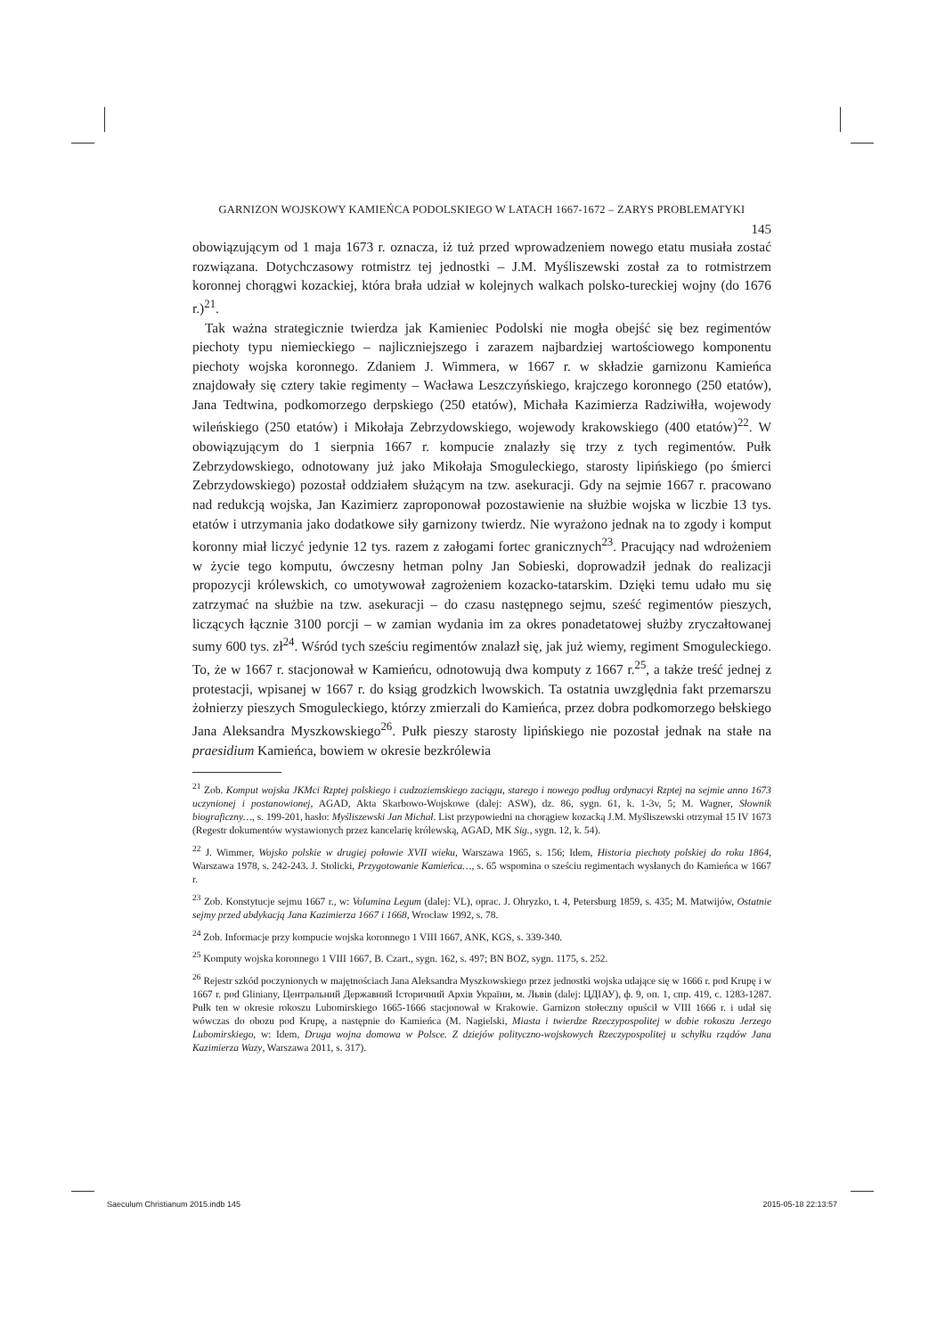GARNIZON WOJSKOWY KAMIEŃCA PODOLSKIEGO W LATACH 1667-1672 – ZARYS PROBLEMATYKI
145
obowiązującym od 1 maja 1673 r. oznacza, iż tuż przed wprowadzeniem nowego etatu musiała zostać rozwiązana. Dotychczasowy rotmistrz tej jednostki – J.M. Myśliszewski został za to rotmistrzem koronnej chorągwi kozackiej, która brała udział w kolejnych walkach polsko-tureckiej wojny (do 1676 r.)<sup>21</sup>.
Tak ważna strategicznie twierdza jak Kamieniec Podolski nie mogła obejść się bez regimentów piechoty typu niemieckiego – najliczniejszego i zarazem najbardziej wartościowego komponentu piechoty wojska koronnego. Zdaniem J. Wimmera, w 1667 r. w składzie garnizonu Kamieńca znajdowały się cztery takie regimenty – Wacława Leszczyńskiego, krajczego koronnego (250 etatów), Jana Tedtwina, podkomorzego derpskiego (250 etatów), Michała Kazimierza Radziwiłła, wojewody wileńskiego (250 etatów) i Mikołaja Zebrzydowskiego, wojewody krakowskiego (400 etatów)<sup>22</sup>. W obowiązującym do 1 sierpnia 1667 r. kompucie znalazły się trzy z tych regimentów. Pułk Zebrzydowskiego, odnotowany już jako Mikołaja Smoguleckiego, starosty lipińskiego (po śmierci Zebrzydowskiego) pozostał oddziałem służącym na tzw. asekuracji. Gdy na sejmie 1667 r. pracowano nad redukcją wojska, Jan Kazimierz zaproponował pozostawienie na służbie wojska w liczbie 13 tys. etatów i utrzymania jako dodatkowe siły garnizony twierdz. Nie wyrażono jednak na to zgody i komput koronny miał liczyć jedynie 12 tys. razem z załogami fortec granicznych<sup>23</sup>. Pracujący nad wdrożeniem w życie tego komputu, ówczesny hetman polny Jan Sobieski, doprowadził jednak do realizacji propozycji królewskich, co umotywował zagrożeniem kozacko-tatarskim. Dzięki temu udało mu się zatrzymać na służbie na tzw. asekuracji – do czasu następnego sejmu, sześć regimentów pieszych, liczących łącznie 3100 porcji – w zamian wydania im za okres ponadetatowej służby zryczałtowanej sumy 600 tys. zł<sup>24</sup>. Wśród tych sześciu regimentów znalazł się, jak już wiemy, regiment Smoguleckiego. To, że w 1667 r. stacjonował w Kamieńcu, odnotowują dwa komputy z 1667 r.<sup>25</sup>, a także treść jednej z protestacji, wpisanej w 1667 r. do ksiąg grodzkich lwowskich. Ta ostatnia uwzględnia fakt przemarszu żołnierzy pieszych Smoguleckiego, którzy zmierzali do Kamieńca, przez dobra podkomorzego bełskiego Jana Aleksandra Myszkowskiego<sup>26</sup>. Pułk pieszy starosty lipińskiego nie pozostał jednak na stałe na praesidium Kamieńca, bowiem w okresie bezkrólewia
<sup>21</sup> Zob. Komput wojska JKMci Rzptej polskiego i cudzoziemskiego zaciągu, starego i nowego podług ordynacyi Rzptej na sejmie anno 1673 uczynionej i postanowionej, AGAD, Akta Skarbowo-Wojskowe (dalej: ASW), dz. 86, sygn. 61, k. 1-3v, 5; M. Wagner, Słownik biograficzny…, s. 199-201, hasło: Myśliszewski Jan Michał. List przypowiedni na chorągiew kozacką J.M. Myśliszewski otrzymał 15 IV 1673 (Regestr dokumentów wystawionych przez kancelarię królewską, AGAD, MK Sig., sygn. 12, k. 54).
<sup>22</sup> J. Wimmer, Wojsko polskie w drugiej połowie XVII wieku, Warszawa 1965, s. 156; Idem, Historia piechoty polskiej do roku 1864, Warszawa 1978, s. 242-243. J. Stolicki, Przygotowanie Kamieńca…, s. 65 wspomina o sześciu regimentach wysłanych do Kamieńca w 1667 r.
<sup>23</sup> Zob. Konstytucje sejmu 1667 r., w: Volumina Legum (dalej: VL), oprac. J. Ohryzko, t. 4, Petersburg 1859, s. 435; M. Matwijów, Ostatnie sejmy przed abdykacją Jana Kazimierza 1667 i 1668, Wrocław 1992, s. 78.
<sup>24</sup> Zob. Informacje przy kompucie wojska koronnego 1 VIII 1667, ANK, KGS, s. 339-340.
<sup>25</sup> Komputy wojska koronnego 1 VIII 1667, B. Czart., sygn. 162, s. 497; BN BOZ, sygn. 1175, s. 252.
<sup>26</sup> Rejestr szkód poczynionych w majętnościach Jana Aleksandra Myszkowskiego przez jednostki wojska udające się w 1666 r. pod Krupę i w 1667 r. pod Gliniany, Центральний Державний Історичний Архів України, м. Львів (dalej: ЦДІАУ), ф. 9, оп. 1, спр. 419, с. 1283-1287. Pułk ten w okresie rokoszu Lubomirskiego 1665-1666 stacjonował w Krakowie. Garnizon stołeczny opuścił w VIII 1666 r. i udał się wówczas do obozu pod Krupę, a następnie do Kamieńca (M. Nagielski, Miasta i twierdze Rzeczypospolitej w dobie rokoszu Jerzego Lubomirskiego, w: Idem, Druga wojna domowa w Polsce. Z dziejów polityczno-wojskowych Rzeczypospolitej u schyłku rządów Jana Kazimierza Wazy, Warszawa 2011, s. 317).
Saeculum Christianum 2015.indb 145 2015-05-18 22:13:57